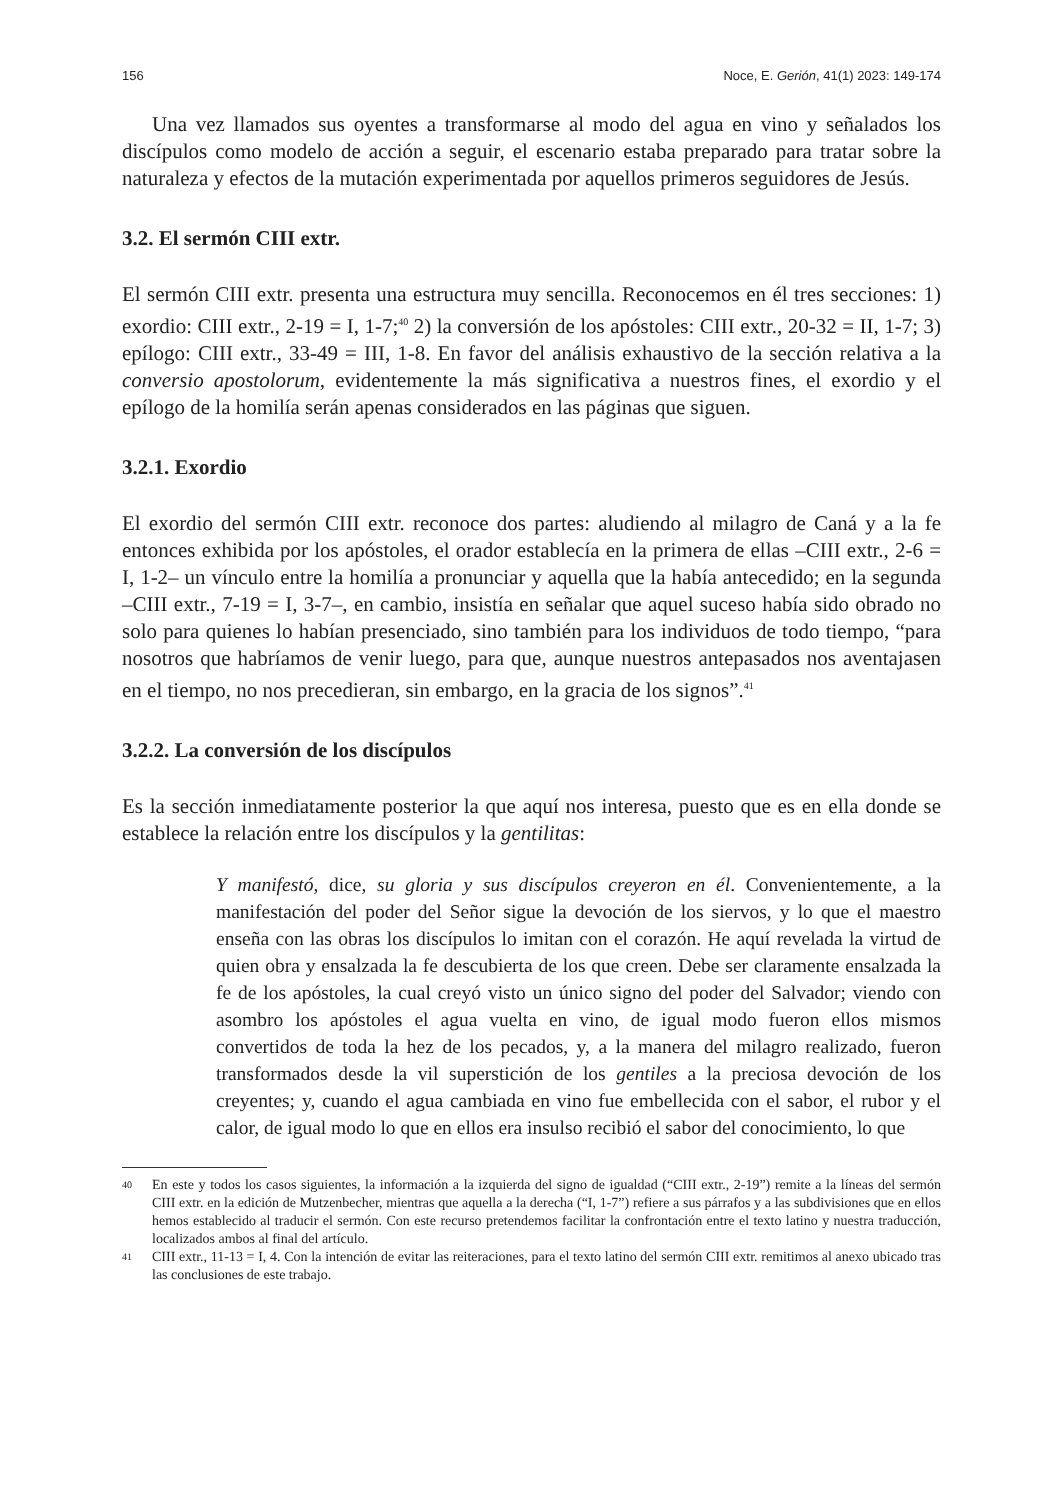156 Noce, E. Gerión, 41(1) 2023: 149-174
Una vez llamados sus oyentes a transformarse al modo del agua en vino y señalados los discípulos como modelo de acción a seguir, el escenario estaba preparado para tratar sobre la naturaleza y efectos de la mutación experimentada por aquellos primeros seguidores de Jesús.
3.2. El sermón CIII extr.
El sermón CIII extr. presenta una estructura muy sencilla. Reconocemos en él tres secciones: 1) exordio: CIII extr., 2-19 = I, 1-7;<sup>40</sup> 2) la conversión de los apóstoles: CIII extr., 20-32 = II, 1-7; 3) epílogo: CIII extr., 33-49 = III, 1-8. En favor del análisis exhaustivo de la sección relativa a la conversio apostolorum, evidentemente la más significativa a nuestros fines, el exordio y el epílogo de la homilía serán apenas considerados en las páginas que siguen.
3.2.1. Exordio
El exordio del sermón CIII extr. reconoce dos partes: aludiendo al milagro de Caná y a la fe entonces exhibida por los apóstoles, el orador establecía en la primera de ellas –CIII extr., 2-6 = I, 1-2– un vínculo entre la homilía a pronunciar y aquella que la había antecedido; en la segunda –CIII extr., 7-19 = I, 3-7–, en cambio, insistía en señalar que aquel suceso había sido obrado no solo para quienes lo habían presenciado, sino también para los individuos de todo tiempo, “para nosotros que habríamos de venir luego, para que, aunque nuestros antepasados nos aventajasen en el tiempo, no nos precedieran, sin embargo, en la gracia de los signos”.<sup>41</sup>
3.2.2. La conversión de los discípulos
Es la sección inmediatamente posterior la que aquí nos interesa, puesto que es en ella donde se establece la relación entre los discípulos y la gentilitas:
Y manifestó, dice, su gloria y sus discípulos creyeron en él. Convenientemente, a la manifestación del poder del Señor sigue la devoción de los siervos, y lo que el maestro enseña con las obras los discípulos lo imitan con el corazón. He aquí revelada la virtud de quien obra y ensalzada la fe descubierta de los que creen. Debe ser claramente ensalzada la fe de los apóstoles, la cual creyó visto un único signo del poder del Salvador; viendo con asombro los apóstoles el agua vuelta en vino, de igual modo fueron ellos mismos convertidos de toda la hez de los pecados, y, a la manera del milagro realizado, fueron transformados desde la vil superstición de los gentiles a la preciosa devoción de los creyentes; y, cuando el agua cambiada en vino fue embellecida con el sabor, el rubor y el calor, de igual modo lo que en ellos era insulso recibió el sabor del conocimiento, lo que
40
En este y todos los casos siguientes, la información a la izquierda del signo de igualdad (“CIII extr., 2-19”) remite a la líneas del sermón CIII extr. en la edición de Mutzenbecher, mientras que aquella a la derecha (“I, 1-7”) refiere a sus párrafos y a las subdivisiones que en ellos hemos establecido al traducir el sermón. Con este recurso pretendemos facilitar la confrontación entre el texto latino y nuestra traducción, localizados ambos al final del artículo.
41
CIII extr., 11-13 = I, 4. Con la intención de evitar las reiteraciones, para el texto latino del sermón CIII extr. remitimos al anexo ubicado tras las conclusiones de este trabajo.